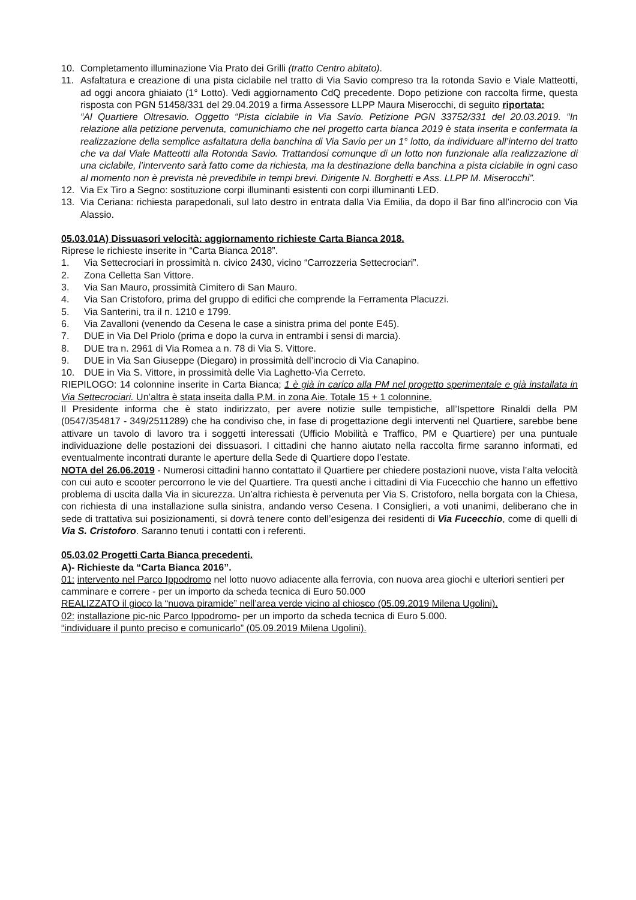10. Completamento illuminazione Via Prato dei Grilli (tratto Centro abitato).
11. Asfaltatura e creazione di una pista ciclabile nel tratto di Via Savio compreso tra la rotonda Savio e Viale Matteotti, ad oggi ancora ghiaiato (1° Lotto). Vedi aggiornamento CdQ precedente. Dopo petizione con raccolta firme, questa risposta con PGN 51458/331 del 29.04.2019 a firma Assessore LLPP Maura Miserocchi, di seguito riportata:
“Al Quartiere Oltresavio. Oggetto “Pista ciclabile in Via Savio. Petizione PGN 33752/331 del 20.03.2019. “In relazione alla petizione pervenuta, comunichiamo che nel progetto carta bianca 2019 è stata inserita e confermata la realizzazione della semplice asfaltatura della banchina di Via Savio per un 1° lotto, da individuare all’interno del tratto che va dal Viale Matteotti alla Rotonda Savio. Trattandosi comunque di un lotto non funzionale alla realizzazione di una ciclabile, l’intervento sarà fatto come da richiesta, ma la destinazione della banchina a pista ciclabile in ogni caso al momento non è prevista nè prevedibile in tempi brevi. Dirigente N. Borghetti e Ass. LLPP M. Miserocchi”.
12. Via Ex Tiro a Segno: sostituzione corpi illuminanti esistenti con corpi illuminanti LED.
13. Via Ceriana: richiesta parapedonali, sul lato destro in entrata dalla Via Emilia, da dopo il Bar fino all’incrocio con Via Alassio.
05.03.01A) Dissuasori velocità: aggiornamento richieste Carta Bianca 2018.
Riprese le richieste inserite in “Carta Bianca 2018”.
1. Via Settecrociari in prossimità n. civico 2430, vicino “Carrozzeria Settecrociari”.
2. Zona Celletta San Vittore.
3. Via San Mauro, prossimità Cimitero di San Mauro.
4. Via San Cristoforo, prima del gruppo di edifici che comprende la Ferramenta Placuzzi.
5. Via Santerini, tra il n. 1210 e 1799.
6. Via Zavalloni (venendo da Cesena le case a sinistra prima del ponte E45).
7. DUE in Via Del Priolo (prima e dopo la curva in entrambi i sensi di marcia).
8. DUE tra n. 2961 di Via Romea a n. 78 di Via S. Vittore.
9. DUE in Via San Giuseppe (Diegaro) in prossimità dell’incrocio di Via Canapino.
10. DUE in Via S. Vittore, in prossimità delle Via Laghetto-Via Cerreto.
RIEPILOGO: 14 colonnine inserite in Carta Bianca; 1 è già in carico alla PM nel progetto sperimentale e già installata in Via Settecrociari. Un’altra è stata inseita dalla P.M. in zona Aie. Totale 15 + 1 colonnine.
Il Presidente informa che è stato indirizzato, per avere notizie sulle tempistiche, all’Ispettore Rinaldi della PM (0547/354817 - 349/2511289) che ha condiviso che, in fase di progettazione degli interventi nel Quartiere, sarebbe bene attivare un tavolo di lavoro tra i soggetti interessati (Ufficio Mobilità e Traffico, PM e Quartiere) per una puntuale individuazione delle postazioni dei dissuasori. I cittadini che hanno aiutato nella raccolta firme saranno informati, ed eventualmente incontrati durante le aperture della Sede di Quartiere dopo l’estate.
NOTA del 26.06.2019 - Numerosi cittadini hanno contattato il Quartiere per chiedere postazioni nuove, vista l’alta velocità con cui auto e scooter percorrono le vie del Quartiere. Tra questi anche i cittadini di Via Fucecchio che hanno un effettivo problema di uscita dalla Via in sicurezza. Un’altra richiesta è pervenuta per Via S. Cristoforo, nella borgata con la Chiesa, con richiesta di una installazione sulla sinistra, andando verso Cesena. I Consiglieri, a voti unanimi, deliberano che in sede di trattativa sui posizionamenti, si dovrà tenere conto dell’esigenza dei residenti di Via Fucecchio, come di quelli di Via S. Cristoforo. Saranno tenuti i contatti con i referenti.
05.03.02 Progetti Carta Bianca precedenti.
A)- Richieste da “Carta Bianca 2016”.
01: intervento nel Parco Ippodromo nel lotto nuovo adiacente alla ferrovia, con nuova area giochi e ulteriori sentieri per camminare e correre - per un importo da scheda tecnica di Euro 50.000
REALIZZATO il gioco la “nuova piramide” nell’area verde vicino al chiosco (05.09.2019 Milena Ugolini).
02: installazione pic-nic Parco Ippodromo- per un importo da scheda tecnica di Euro 5.000.
“individuare il punto preciso e comunicarlo” (05.09.2019 Milena Ugolini).